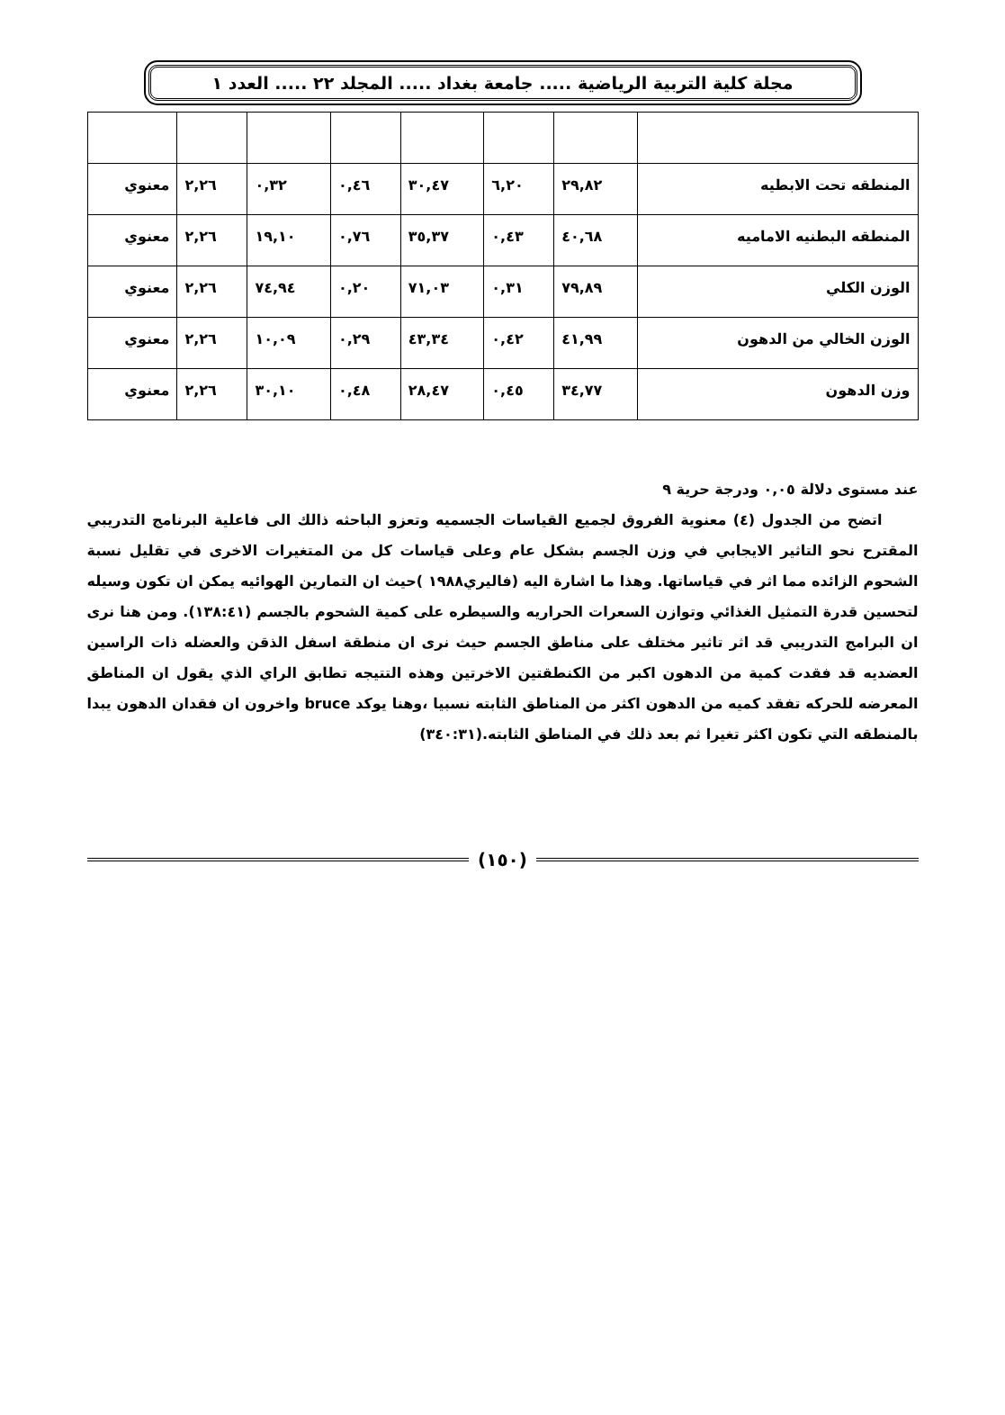مجلة كلية التربية الرياضية ..... جامعة بغداد ..... المجلد ٢٢ ..... العدد ١
| المنطقه تحت الابطيه | ٢٩,٨٢ | ٦,٢٠ | ٣٠,٤٧ | ٠,٤٦ | ٠,٣٢ | ٢,٢٦ | معنوي |
| المنطقه البطنيه الاماميه | ٤٠,٦٨ | ٠,٤٣ | ٣٥,٣٧ | ٠,٧٦ | ١٩,١٠ | ٢,٢٦ | معنوي |
| الوزن الكلي | ٧٩,٨٩ | ٠,٣١ | ٧١,٠٣ | ٠,٢٠ | ٧٤,٩٤ | ٢,٢٦ | معنوي |
| الوزن الخالي من الدهون | ٤١,٩٩ | ٠,٤٢ | ٤٣,٣٤ | ٠,٢٩ | ١٠,٠٩ | ٢,٢٦ | معنوي |
| وزن الدهون | ٣٤,٧٧ | ٠,٤٥ | ٢٨,٤٧ | ٠,٤٨ | ٣٠,١٠ | ٢,٢٦ | معنوي |
عند مستوى دلالة ٠,٠٥ ودرجة حرية ٩
اتضح من الجدول (٤) معنوية الفروق لجميع القياسات الجسميه وتعزو الباحثه ذالك الى فاعلية البرنامج التدريبي المقترح نحو التاثير الايجابي في وزن الجسم بشكل عام وعلى قياسات كل من المتغيرات الاخرى في تقليل نسبة الشحوم الزائده مما اثر في قياساتها. وهذا ما اشارة اليه (فاليري١٩٨٨ )حيث ان التمارين الهوائيه يمكن ان تكون وسيله لتحسين قدرة التمثيل الغذائي وتوازن السعرات الحراريه والسيطره على كمية الشحوم بالجسم (١٣٨:٤١). ومن هنا نرى ان البرامج التدريبي قد اثر تاثير مختلف على مناطق الجسم حيث نرى ان منطقة اسفل الذقن والعضله ذات الراسين العضديه قد فقدت كمية من الدهون اكبر من الكنطقتين الاخرتين وهذه التتيجه تطابق الراي الذي يقول ان المناطق المعرضه للحركه تفقد كميه من الدهون اكثر من المناطق الثابته نسبيا ،وهنا يوكد bruce واخرون ان فقدان الدهون يبدا بالمنطقه التي تكون اكثر تغيرا ثم بعد ذلك في المناطق الثابته.(٣٤٠:٣١)
(١٥٠)